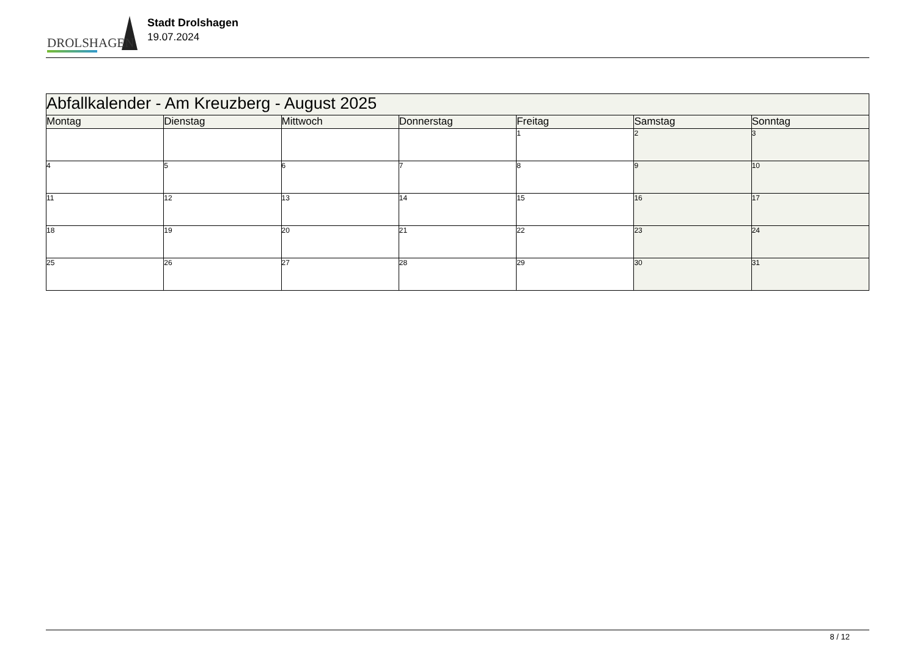DROLSHAGEN
Stadt Drolshagen
19.07.2024
| Abfallkalender - Am Kreuzberg - August 2025 | | | | | | |
| Montag | Dienstag | Mittwoch | Donnerstag | Freitag | Samstag | Sonntag |
| | | | | 1 | 2 | 3 |
| 4 | 5 | 6 | 7 | 8 | 9 | 10 |
| 11 | 12 | 13 | 14 | 15 | 16 | 17 |
| 18 | 19 | 20 | 21 | 22 | 23 | 24 |
| 25 | 26 | 27 | 28 | 29 | 30 | 31 |
8 / 12